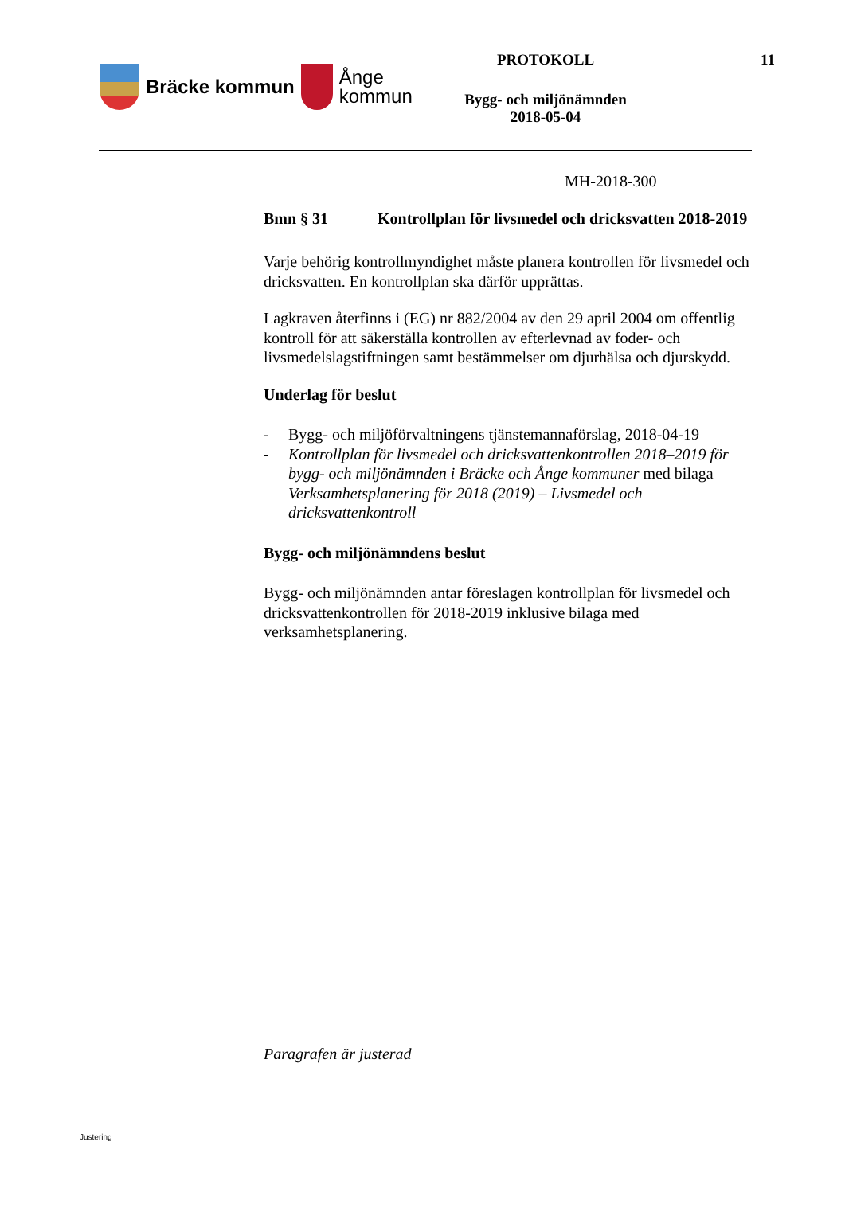Bräcke kommun
Ånge
kommun
PROTOKOLL
Bygg- och miljönämnden
2018-05-04
11
MH-2018-300
Bmn § 31 Kontrollplan för livsmedel och dricksvatten 2018-2019
Varje behörig kontrollmyndighet måste planera kontrollen för livsmedel och dricksvatten. En kontrollplan ska därför upprättas.
Lagkraven återfinns i (EG) nr 882/2004 av den 29 april 2004 om offentlig kontroll för att säkerställa kontrollen av efterlevnad av foder- och livsmedelslagstiftningen samt bestämmelser om djurhälsa och djurskydd.
Underlag för beslut
- Bygg- och miljöförvaltningens tjänstemannaförslag, 2018-04-19
- Kontrollplan för livsmedel och dricksvattenkontrollen 2018–2019 för bygg- och miljönämnden i Bräcke och Ånge kommuner med bilaga Verksamhetsplanering för 2018 (2019) – Livsmedel och dricksvattenkontroll
Bygg- och miljönämndens beslut
Bygg- och miljönämnden antar föreslagen kontrollplan för livsmedel och dricksvattenkontrollen för 2018-2019 inklusive bilaga med verksamhetsplanering.
Paragrafen är justerad
Justering